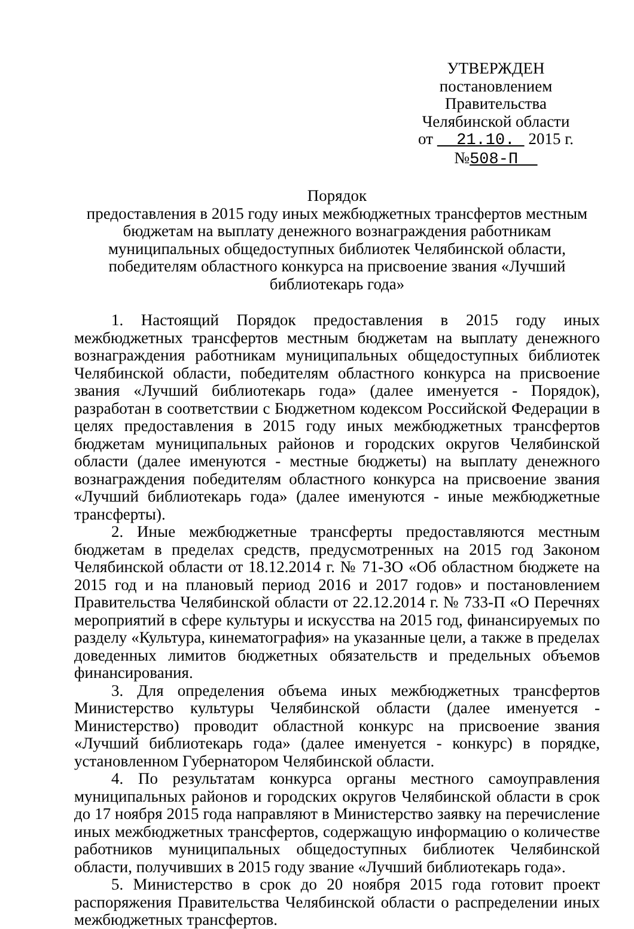УТВЕРЖДЕН
постановлением Правительства
Челябинской области
от 21.10. 2015 г. №508-П
Порядок
предоставления в 2015 году иных межбюджетных трансфертов местным бюджетам на выплату денежного вознаграждения работникам муниципальных общедоступных библиотек Челябинской области, победителям областного конкурса на присвоение звания «Лучший библиотекарь года»
1. Настоящий Порядок предоставления в 2015 году иных межбюджетных трансфертов местным бюджетам на выплату денежного вознаграждения работникам муниципальных общедоступных библиотек Челябинской области, победителям областного конкурса на присвоение звания «Лучший библиотекарь года» (далее именуется - Порядок), разработан в соответствии с Бюджетном кодексом Российской Федерации в целях предоставления в 2015 году иных межбюджетных трансфертов бюджетам муниципальных районов и городских округов Челябинской области (далее именуются - местные бюджеты) на выплату денежного вознаграждения победителям областного конкурса на присвоение звания «Лучший библиотекарь года» (далее именуются - иные межбюджетные трансферты).
2. Иные межбюджетные трансферты предоставляются местным бюджетам в пределах средств, предусмотренных на 2015 год Законом Челябинской области от 18.12.2014 г. № 71-ЗО «Об областном бюджете на 2015 год и на плановый период 2016 и 2017 годов» и постановлением Правительства Челябинской области от 22.12.2014 г. № 733-П «О Перечнях мероприятий в сфере культуры и искусства на 2015 год, финансируемых по разделу «Культура, кинематография» на указанные цели, а также в пределах доведенных лимитов бюджетных обязательств и предельных объемов финансирования.
3. Для определения объема иных межбюджетных трансфертов Министерство культуры Челябинской области (далее именуется - Министерство) проводит областной конкурс на присвоение звания «Лучший библиотекарь года» (далее именуется - конкурс) в порядке, установленном Губернатором Челябинской области.
4. По результатам конкурса органы местного самоуправления муниципальных районов и городских округов Челябинской области в срок до 17 ноября 2015 года направляют в Министерство заявку на перечисление иных межбюджетных трансфертов, содержащую информацию о количестве работников муниципальных общедоступных библиотек Челябинской области, получивших в 2015 году звание «Лучший библиотекарь года».
5. Министерство в срок до 20 ноября 2015 года готовит проект распоряжения Правительства Челябинской области о распределении иных межбюджетных трансфертов.